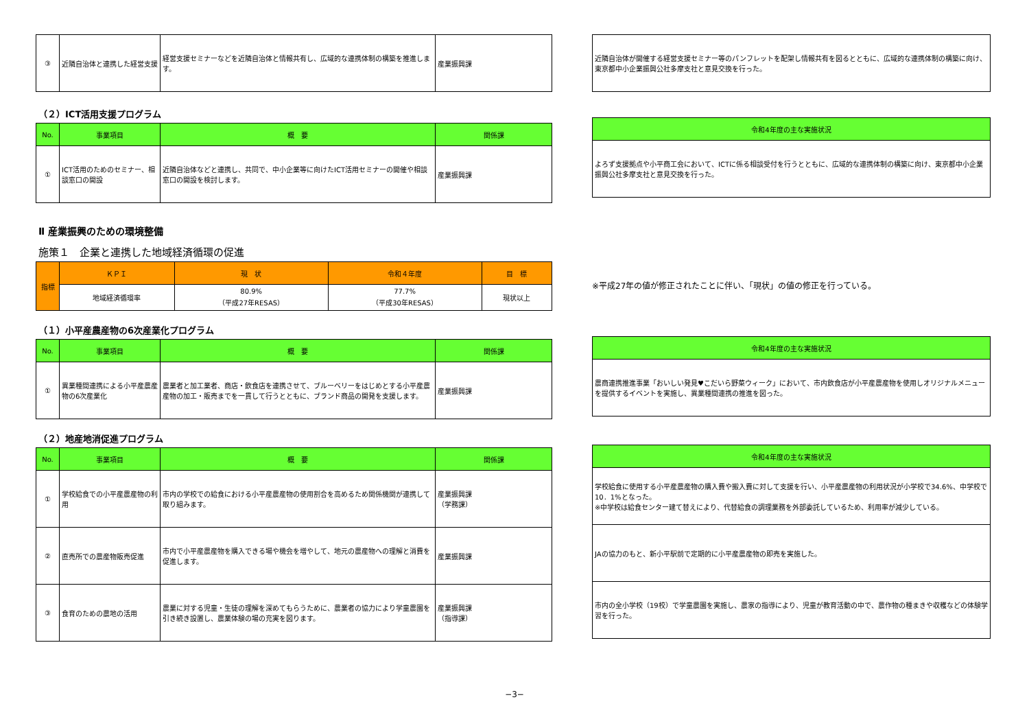| ③ | 近隣自治体と連携した経営支援 | 経営支援セミナーなどを近隣自治体と情報共有し、広域的な連携体制の構築を推進します。 | 産業振興課 |
| 近隣自治体が開催する経営支援セミナー等のパンフレットを配架し情報共有を図るとともに、広域的な連携体制の構築に向け、東京都中小企業振興公社多摩支社と意見交換を行った。 |
（２）ICT活用支援プログラム
| No. | 事業項目 | 概 要 | 関係課 |
| --- | --- | --- | --- |
| ① | ICT活用のためのセミナー、相談窓口の開設 | 近隣自治体などと連携し、共同で、中小企業等に向けたICT活用セミナーの開催や相談窓口の開設を検討します。 | 産業振興課 |
| 令和4年度の主な実施状況 |
| --- |
| よろず支援拠点や小平商工会において、ICTに係る相談受付を行うとともに、広域的な連携体制の構築に向け、東京都中小企業振興公社多摩支社と意見交換を行った。 |
Ⅱ 産業振興のための環境整備
施策１　企業と連携した地域経済循環の促進
| 指標 | ＫＰＩ | 現 状 | 令和４年度 | 目 標 |
| --- | --- | --- | --- | --- |
| | 地域経済循環率 | 80.9% （平成27年RESAS） | 77.7% （平成30年RESAS） | 現状以上 |
※平成27年の値が修正されたことに伴い、「現状」の値の修正を行っている。
（１）小平産農産物の6次産業化プログラム
| No. | 事業項目 | 概 要 | 関係課 |
| --- | --- | --- | --- |
| ① | 異業種間連携による小平産農産物の6次産業化 | 農業者と加工業者、商店・飲食店を連携させて、ブルーベリーをはじめとする小平産農産物の加工・販売までを一貫して行うとともに、ブランド商品の開発を支援します。 | 産業振興課 |
| 令和4年度の主な実施状況 |
| --- |
| 農商連携推進事業「おいしい発見♥こだいら野菜ウィーク」において、市内飲食店が小平産農産物を使用しオリジナルメニューを提供するイベントを実施し、異業種間連携の推進を図った。 |
（２）地産地消促進プログラム
| No. | 事業項目 | 概 要 | 関係課 |
| --- | --- | --- | --- |
| ① | 学校給食での小平産農産物の利用 | 市内の学校での給食における小平産農産物の使用割合を高めるため関係機関が連携して取り組みます。 | 産業振興課 （学務課） |
| ② | 直売所での農産物販売促進 | 市内で小平産農産物を購入できる場や機会を増やして、地元の農産物への理解と消費を促進します。 | 産業振興課 |
| ③ | 食育のための農地の活用 | 農業に対する児童・生徒の理解を深めてもらうために、農業者の協力により学童農園を引き続き設置し、農業体験の場の充実を図ります。 | 産業振興課 （指導課） |
| 令和4年度の主な実施状況 |
| --- |
| 学校給食に使用する小平産農産物の購入費や搬入費に対して支援を行い、小平産農産物の利用状況が小学校で34.6%、中学校で10．1%となった。 ※中学校は給食センター建て替えにより、代替給食の調理業務を外部委託しているため、利用率が減少している。 |
| JAの協力のもと、新小平駅前で定期的に小平産農産物の即売を実施した。 |
| 市内の全小学校（19校）で学童農園を実施し、農家の指導により、児童が教育活動の中で、農作物の種まきや収穫などの体験学習を行った。 |
−3−